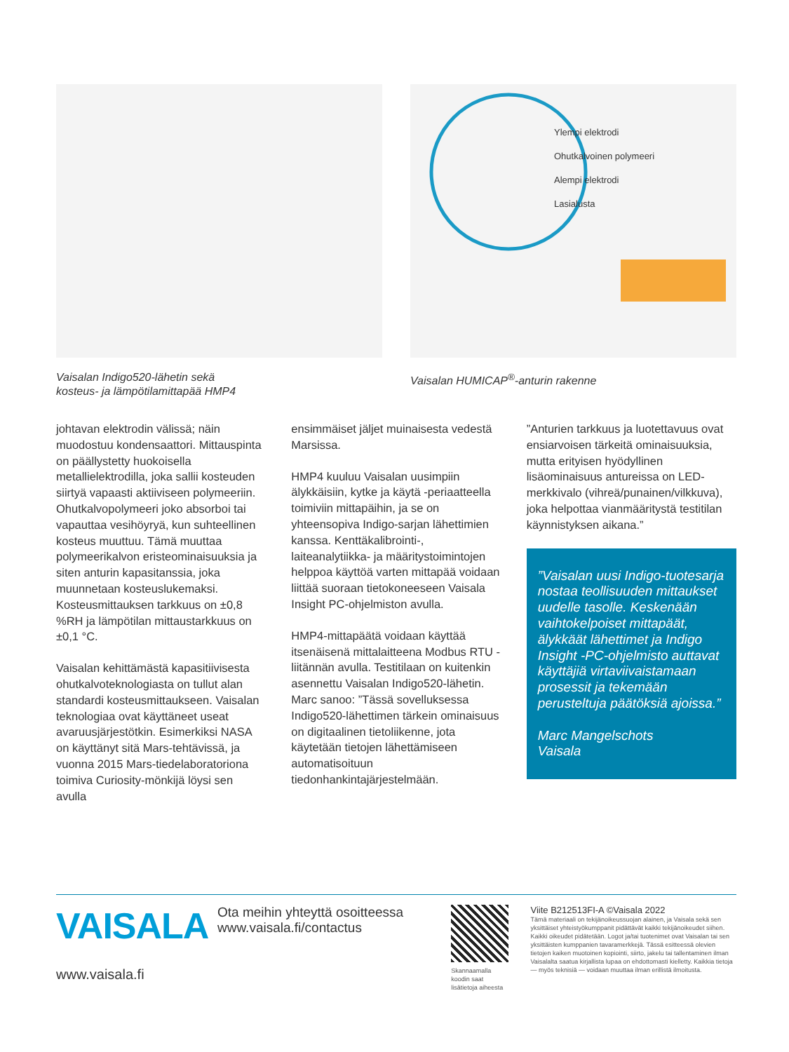Vaisalan Indigo520-lähetin sekä
kosteus- ja lämpötilamittapää HMP4
Vaisalan HUMICAP<sup>®</sup>-anturin rakenne
Ylempi elektrodi
Ohutkalvoinen polymeeri
Alempi elektrodi
Lasialusta
johtavan elektrodin välissä; näin muodostuu kondensaattori. Mittauspinta on päällystetty huokoisella metallielektrodilla, joka sallii kosteuden siirtyä vapaasti aktiiviseen polymeeriin. Ohutkalvopolymeeri joko absorboi tai vapauttaa vesihöyryä, kun suhteellinen kosteus muuttuu. Tämä muuttaa polymeerikalvon eristeominaisuuksia ja siten anturin kapasitanssia, joka muunnetaan kosteuslukemaksi. Kosteusmittauksen tarkkuus on ±0,8 %RH ja lämpötilan mittaustarkkuus on ±0,1 °C.
Vaisalan kehittämästä kapasitiivisesta ohutkalvoteknologiasta on tullut alan standardi kosteusmittaukseen. Vaisalan teknologiaa ovat käyttäneet useat avaruusjärjestötkin. Esimerkiksi NASA on käyttänyt sitä Mars-tehtävissä, ja vuonna 2015 Mars-tiedelaboratoriona toimiva Curiosity-mönkijä löysi sen avulla
ensimmäiset jäljet muinaisesta vedestä Marsissa.
HMP4 kuuluu Vaisalan uusimpiin älykkäisiin, kytke ja käytä -periaatteella toimiviin mittapäihin, ja se on yhteensopiva Indigo-sarjan lähettimien kanssa. Kenttäkalibrointi-, laiteanalytiikka- ja määritystoimintojen helppoa käyttöä varten mittapää voidaan liittää suoraan tietokoneeseen Vaisala Insight PC-ohjelmiston avulla.
HMP4-mittapäätä voidaan käyttää itsenäisenä mittalaitteena Modbus RTU -liitännän avulla. Testitilaan on kuitenkin asennettu Vaisalan Indigo520-lähetin. Marc sanoo: ”Tässä sovelluksessa Indigo520-lähettimen tärkein ominaisuus on digitaalinen tietoliikenne, jota käytetään tietojen lähettämiseen automatisoituun tiedonhankintajärjestelmään.
”Anturien tarkkuus ja luotettavuus ovat ensiarvoisen tärkeitä ominaisuuksia, mutta erityisen hyödyllinen lisäominaisuus antureissa on LED-merkkivalo (vihreä/punainen/vilkkuva), joka helpottaa vianmääritystä testitilan käynnistyksen aikana.”
”Vaisalan uusi Indigo-tuotesarja nostaa teollisuuden mittaukset uudelle tasolle. Keskenään vaihtokelpoiset mittapäät, älykkäät lähettimet ja Indigo Insight -PC-ohjelmisto auttavat käyttäjiä virtaviivaistamaan prosessit ja tekemään perusteltuja päätöksiä ajoissa.”
Marc Mangelschots
Vaisala
VAISALA
www.vaisala.fi
Ota meihin yhteyttä osoitteessa www.vaisala.fi/contactus
Skannaamalla koodin saat lisätietoja aiheesta
Viite B212513FI-A ©Vaisala 2022
Tämä materiaali on tekijänoikeussuojan alainen, ja Vaisala sekä sen yksittäiset yhteistyökumppanit pidättävät kaikki tekijänoikeudet siihen. Kaikki oikeudet pidätetään. Logot ja/tai tuotenimet ovat Vaisalan tai sen yksittäisten kumppanien tavaramerkkejä. Tässä esitteessä olevien tietojen kaiken muotoinen kopiointi, siirto, jakelu tai tallentaminen ilman Vaisalalta saatua kirjallista lupaa on ehdottomasti kielletty. Kaikkia tietoja — myös teknisiä — voidaan muuttaa ilman erillistä ilmoitusta.